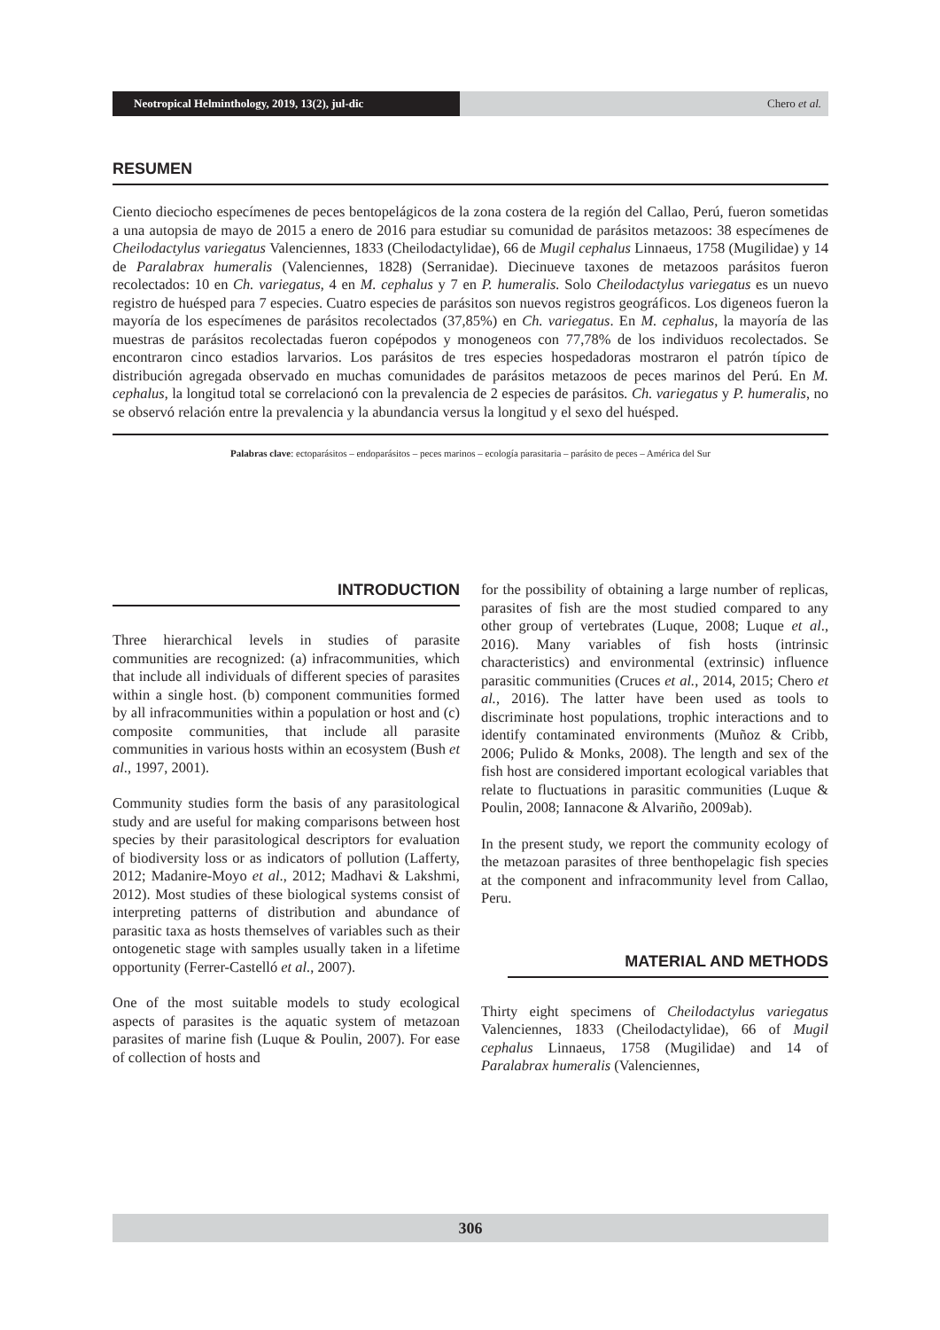Neotropical Helminthology, 2019, 13(2), jul-dic
Chero et al.
RESUMEN
Ciento dieciocho especímenes de peces bentopelágicos de la zona costera de la región del Callao, Perú, fueron sometidas a una autopsia de mayo de 2015 a enero de 2016 para estudiar su comunidad de parásitos metazoos: 38 especímenes de Cheilodactylus variegatus Valenciennes, 1833 (Cheilodactylidae), 66 de Mugil cephalus Linnaeus, 1758 (Mugilidae) y 14 de Paralabrax humeralis (Valenciennes, 1828) (Serranidae). Diecinueve taxones de metazoos parásitos fueron recolectados: 10 en Ch. variegatus, 4 en M. cephalus y 7 en P. humeralis. Solo Cheilodactylus variegatus es un nuevo registro de huésped para 7 especies. Cuatro especies de parásitos son nuevos registros geográficos. Los digeneos fueron la mayoría de los especímenes de parásitos recolectados (37,85%) en Ch. variegatus. En M. cephalus, la mayoría de las muestras de parásitos recolectadas fueron copépodos y monogeneos con 77,78% de los individuos recolectados. Se encontraron cinco estadios larvarios. Los parásitos de tres especies hospedadoras mostraron el patrón típico de distribución agregada observado en muchas comunidades de parásitos metazoos de peces marinos del Perú. En M. cephalus, la longitud total se correlacionó con la prevalencia de 2 especies de parásitos. Ch. variegatus y P. humeralis, no se observó relación entre la prevalencia y la abundancia versus la longitud y el sexo del huésped.
Palabras clave: ectoparásitos – endoparásitos – peces marinos – ecología parasitaria – parásito de peces – América del Sur
INTRODUCTION
Three hierarchical levels in studies of parasite communities are recognized: (a) infracommunities, which that include all individuals of different species of parasites within a single host. (b) component communities formed by all infracommunities within a population or host and (c) composite communities, that include all parasite communities in various hosts within an ecosystem (Bush et al., 1997, 2001).
Community studies form the basis of any parasitological study and are useful for making comparisons between host species by their parasitological descriptors for evaluation of biodiversity loss or as indicators of pollution (Lafferty, 2012; Madanire-Moyo et al., 2012; Madhavi & Lakshmi, 2012). Most studies of these biological systems consist of interpreting patterns of distribution and abundance of parasitic taxa as hosts themselves of variables such as their ontogenetic stage with samples usually taken in a lifetime opportunity (Ferrer-Castelló et al., 2007).
One of the most suitable models to study ecological aspects of parasites is the aquatic system of metazoan parasites of marine fish (Luque & Poulin, 2007). For ease of collection of hosts and
for the possibility of obtaining a large number of replicas, parasites of fish are the most studied compared to any other group of vertebrates (Luque, 2008; Luque et al., 2016). Many variables of fish hosts (intrinsic characteristics) and environmental (extrinsic) influence parasitic communities (Cruces et al., 2014, 2015; Chero et al., 2016). The latter have been used as tools to discriminate host populations, trophic interactions and to identify contaminated environments (Muñoz & Cribb, 2006; Pulido & Monks, 2008). The length and sex of the fish host are considered important ecological variables that relate to fluctuations in parasitic communities (Luque & Poulin, 2008; Iannacone & Alvariño, 2009ab).
In the present study, we report the community ecology of the metazoan parasites of three benthopelagic fish species at the component and infracommunity level from Callao, Peru.
MATERIAL AND METHODS
Thirty eight specimens of Cheilodactylus variegatus Valenciennes, 1833 (Cheilodactylidae), 66 of Mugil cephalus Linnaeus, 1758 (Mugilidae) and 14 of Paralabrax humeralis (Valenciennes,
306